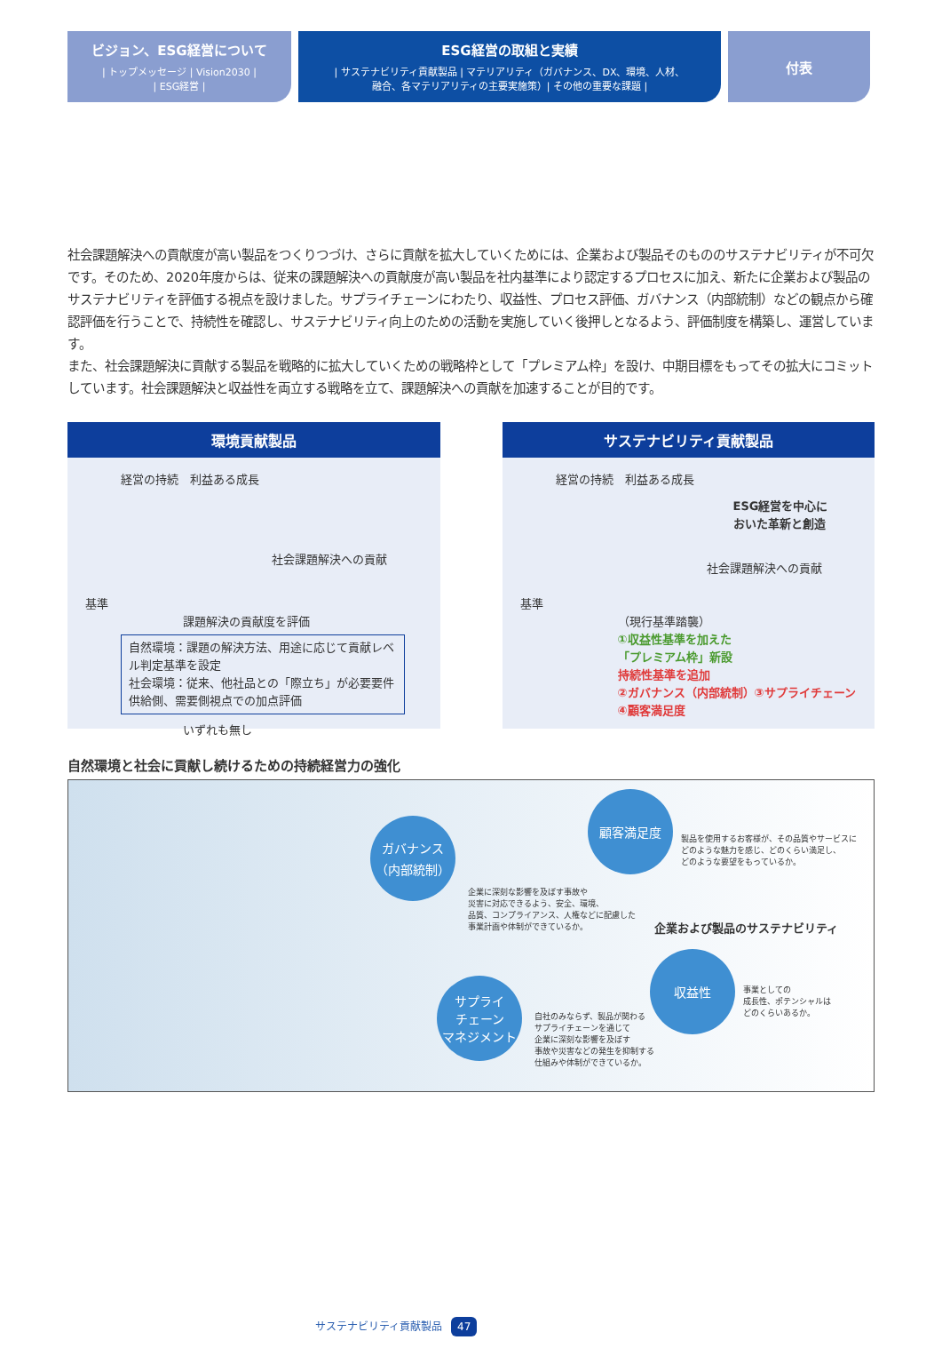ビジョン、ESG経営について
| トップメッセージ | Vision2030 |
| ESG経営 |
ESG経営の取組と実績
| サステナビリティ貢献製品 | マテリアリティ（ガバナンス、DX、環境、人材、
融合、各マテリアリティの主要実施策）| その他の重要な課題 |
付表
社会課題解決への貢献度が高い製品をつくりつづけ、さらに貢献を拡大していくためには、企業および製品そのもののサステナビリティが不可欠です。そのため、2020年度からは、従来の課題解決への貢献度が高い製品を社内基準により認定するプロセスに加え、新たに企業および製品のサステナビリティを評価する視点を設けました。サプライチェーンにわたり、収益性、プロセス評価、ガバナンス（内部統制）などの観点から確認評価を行うことで、持続性を確認し、サステナビリティ向上のための活動を実施していく後押しとなるよう、評価制度を構築し、運営しています。
また、社会課題解決に貢献する製品を戦略的に拡大していくための戦略枠として「プレミアム枠」を設け、中期目標をもってその拡大にコミットしています。社会課題解決と収益性を両立する戦略を立て、課題解決への貢献を加速することが目的です。
環境貢献製品
経営の持続　利益ある成長
社会課題解決への貢献
基準
課題解決の貢献度を評価
自然環境：課題の解決方法、用途に応じて貢献レベル判定基準を設定
社会環境：従来、他社品との「際立ち」が必要要件供給側、需要側視点での加点評価
いずれも無し
サステナビリティ貢献製品
経営の持続　利益ある成長
ESG経営を中心に
おいた革新と創造
社会課題解決への貢献
基準
（現行基準踏襲）
①収益性基準を加えた
「プレミアム枠」新設
持続性基準を追加
②ガバナンス（内部統制）③サプライチェーン
④顧客満足度
自然環境と社会に貢献し続けるための持続経営力の強化
ガバナンス
（内部統制）
企業に深刻な影響を及ぼす事故や
災害に対応できるよう、安全、環境、
品質、コンプライアンス、人権などに配慮した
事業計画や体制ができているか。
顧客満足度
製品を使用するお客様が、その品質やサービスに
どのような魅力を感じ、どのくらい満足し、
どのような要望をもっているか。
企業および製品のサステナビリティ
サプライ
チェーン
マネジメント
自社のみならず、製品が関わる
サプライチェーンを通じて
企業に深刻な影響を及ぼす
事故や災害などの発生を抑制する
仕組みや体制ができているか。
収益性
事業としての
成長性、ポテンシャルは
どのくらいあるか。
サステナビリティ貢献製品 47